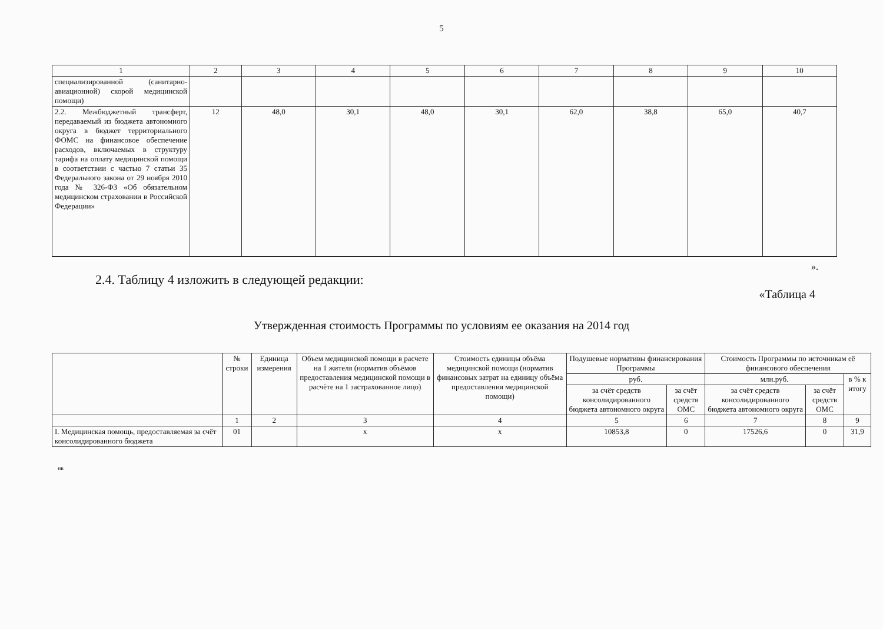5
| 1 | 2 | 3 | 4 | 5 | 6 | 7 | 8 | 9 | 10 |
| специализированной (санитарно-авиационной) скорой медицинской помощи) | | | | | | | | | |
| 2.2. Межбюджетный трансферт, передаваемый из бюджета автономного округа в бюджет территориального ФОМС на финансовое обеспечение расходов, включаемых в структуру тарифа на оплату медицинской помощи в соответствии с частью 7 статьи 35 Федерального закона от 29 ноября 2010 года № 326-ФЗ «Об обязательном медицинском страховании в Российской Федерации» | 12 | 48,0 | 30,1 | 48,0 | 30,1 | 62,0 | 38,8 | 65,0 | 40,7 |
».
2.4. Таблицу 4 изложить в следующей редакции:
«Таблица 4
Утвержденная стоимость Программы по условиям ее оказания на 2014 год
| | № строки | Единица измерения | Объем медицинской помощи в расчете на 1 жителя (норматив объёмов предоставления медицинской помощи в расчёте на 1 застрахованное лицо) | Стоимость единицы объёма медицинской помощи (норматив финансовых затрат на единицу объёма предоставления медицинской помощи) | Подушевые нормативы финансирования Программы | | Стоимость Программы по источникам её финансового обеспечения | | |
| --- | --- | --- | --- | --- | --- | --- | --- | --- | --- |
| | | | | | руб. | | млн.руб. | | в % к итогу |
| | | | | | за счёт средств консолидированного бюджета автономного округа | за счёт средств ОМС | за счёт средств консолидированного бюджета автономного округа | за счёт средств ОМС | |
| | 1 | 2 | 3 | 4 | 5 | 6 | 7 | 8 | 9 |
| I. Медицинская помощь, предоставляемая за счёт консолидированного бюджета | 01 | | x | x | 10853,8 | 0 | 17526,6 | 0 | 31,9 |
нв